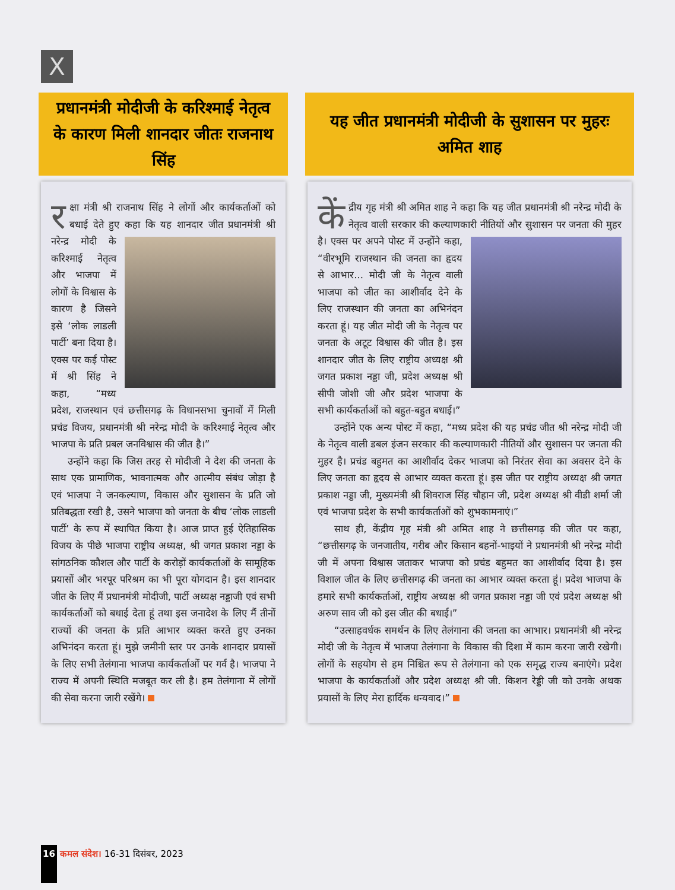X
प्रधानमंत्री मोदीजी के करिश्माई नेतृत्व के कारण मिली शानदार जीतः राजनाथ सिंह
रक्षा मंत्री श्री राजनाथ सिंह ने लोगों और कार्यकर्ताओं को बधाई देते हुए कहा कि यह
शानदार जीत प्रधानमंत्री श्री नरेन्द्र मोदी के करिश्माई नेतृत्व और भाजपा में लोगों के विश्वास के कारण है जिसने इसे ‘लोक लाडली पार्टी’ बना दिया है। एक्स पर कई पोस्ट में श्री सिंह ने कहा, “मध्य प्रदेश, राजस्थान एवं छत्तीसगढ़ के विधानसभा चुनावों में मिली प्रचंड विजय, प्रधानमंत्री श्री नरेन्द्र मोदी के करिश्माई नेतृत्व और भाजपा के प्रति प्रबल जनविश्वास की जीत है।”
उन्होंने कहा कि जिस तरह से मोदीजी ने देश की जनता के साथ एक प्रामाणिक, भावनात्मक और आत्मीय संबंध जोड़ा है एवं भाजपा ने जनकल्याण, विकास और सुशासन के प्रति जो प्रतिबद्धता रखी है, उसने भाजपा को जनता के बीच ‘लोक लाडली पार्टी’ के रूप में स्थापित किया है। आज प्राप्त हुई ऐतिहासिक विजय के पीछे भाजपा राष्ट्रीय अध्यक्ष, श्री जगत प्रकाश नड्डा के सांगठनिक कौशल और पार्टी के करोड़ों कार्यकर्ताओं के सामूहिक प्रयासों और भरपूर परिश्रम का भी पूरा योगदान है। इस शानदार जीत के लिए मैं प्रधानमंत्री मोदीजी, पार्टी अध्यक्ष नड्डाजी एवं सभी कार्यकर्ताओं को बधाई देता हूं तथा इस जनादेश के लिए मैं तीनों राज्यों की जनता के प्रति आभार व्यक्त करते हुए उनका अभिनंदन करता हूं। मुझे जमीनी स्तर पर उनके शानदार प्रयासों के लिए सभी तेलंगाना भाजपा कार्यकर्ताओं पर गर्व है। भाजपा ने राज्य में अपनी स्थिति मजबूत कर ली है। हम तेलंगाना में लोगों की सेवा करना जारी रखेंगे।
यह जीत प्रधानमंत्री मोदीजी के सुशासन पर मुहरः अमित शाह
कें द्रीय गृह मंत्री श्री अमित शाह ने कहा कि यह जीत प्रधानमंत्री श्री नरेन्द्र मोदी के नेतृत्व वाली सरकार की कल्याणकारी
नीतियों और सुशासन पर जनता की मुहर है। एक्स पर अपने पोस्ट में उन्होंने कहा, “वीरभूमि राजस्थान की जनता का हृदय से आभार... मोदी जी के नेतृत्व वाली भाजपा को जीत का आशीर्वाद देने के लिए राजस्थान की जनता का अभिनंदन करता हूं। यह जीत मोदी जी के नेतृत्व पर जनता के अटूट विश्वास की जीत है। इस शानदार जीत के लिए राष्ट्रीय अध्यक्ष श्री जगत प्रकाश नड्डा जी, प्रदेश अध्यक्ष श्री सीपी जोशी जी और प्रदेश भाजपा के सभी कार्यकर्ताओं को बहुत-बहुत बधाई।”
उन्होंने एक अन्य पोस्ट में कहा, “मध्य प्रदेश की यह प्रचंड जीत श्री नरेन्द्र मोदी जी के नेतृत्व वाली डबल इंजन सरकार की कल्याणकारी नीतियों और सुशासन पर जनता की मुहर है। प्रचंड बहुमत का आशीर्वाद देकर भाजपा को निरंतर सेवा का अवसर देने के लिए जनता का हृदय से आभार व्यक्त करता हूं। इस जीत पर राष्ट्रीय अध्यक्ष श्री जगत प्रकाश नड्डा जी, मुख्यमंत्री श्री शिवराज सिंह चौहान जी, प्रदेश अध्यक्ष श्री वीडी शर्मा जी एवं भाजपा प्रदेश के सभी कार्यकर्ताओं को शुभकामनाएं।”
साथ ही, केंद्रीय गृह मंत्री श्री अमित शाह ने छत्तीसगढ़ की जीत पर कहा, “छत्तीसगढ़ के जनजातीय, गरीब और किसान बहनों-भाइयों ने प्रधानमंत्री श्री नरेन्द्र मोदी जी में अपना विश्वास जताकर भाजपा को प्रचंड बहुमत का आशीर्वाद दिया है। इस विशाल जीत के लिए छत्तीसगढ़ की जनता का आभार व्यक्त करता हूं। प्रदेश भाजपा के हमारे सभी कार्यकर्ताओं, राष्ट्रीय अध्यक्ष श्री जगत प्रकाश नड्डा जी एवं प्रदेश अध्यक्ष श्री अरुण साव जी को इस जीत की बधाई।”
“उत्साहवर्धक समर्थन के लिए तेलंगाना की जनता का आभार। प्रधानमंत्री श्री नरेन्द्र मोदी जी के नेतृत्व में भाजपा तेलंगाना के विकास की दिशा में काम करना जारी रखेगी। लोगों के सहयोग से हम निश्चित रूप से तेलंगाना को एक समृद्ध राज्य बनाएंगे। प्रदेश भाजपा के कार्यकर्ताओं और प्रदेश अध्यक्ष श्री जी. किशन रेड्डी जी को उनके अथक प्रयासों के लिए मेरा हार्दिक धन्यवाद।”
16 कमल संदेश। 16-31 दिसंबर, 2023